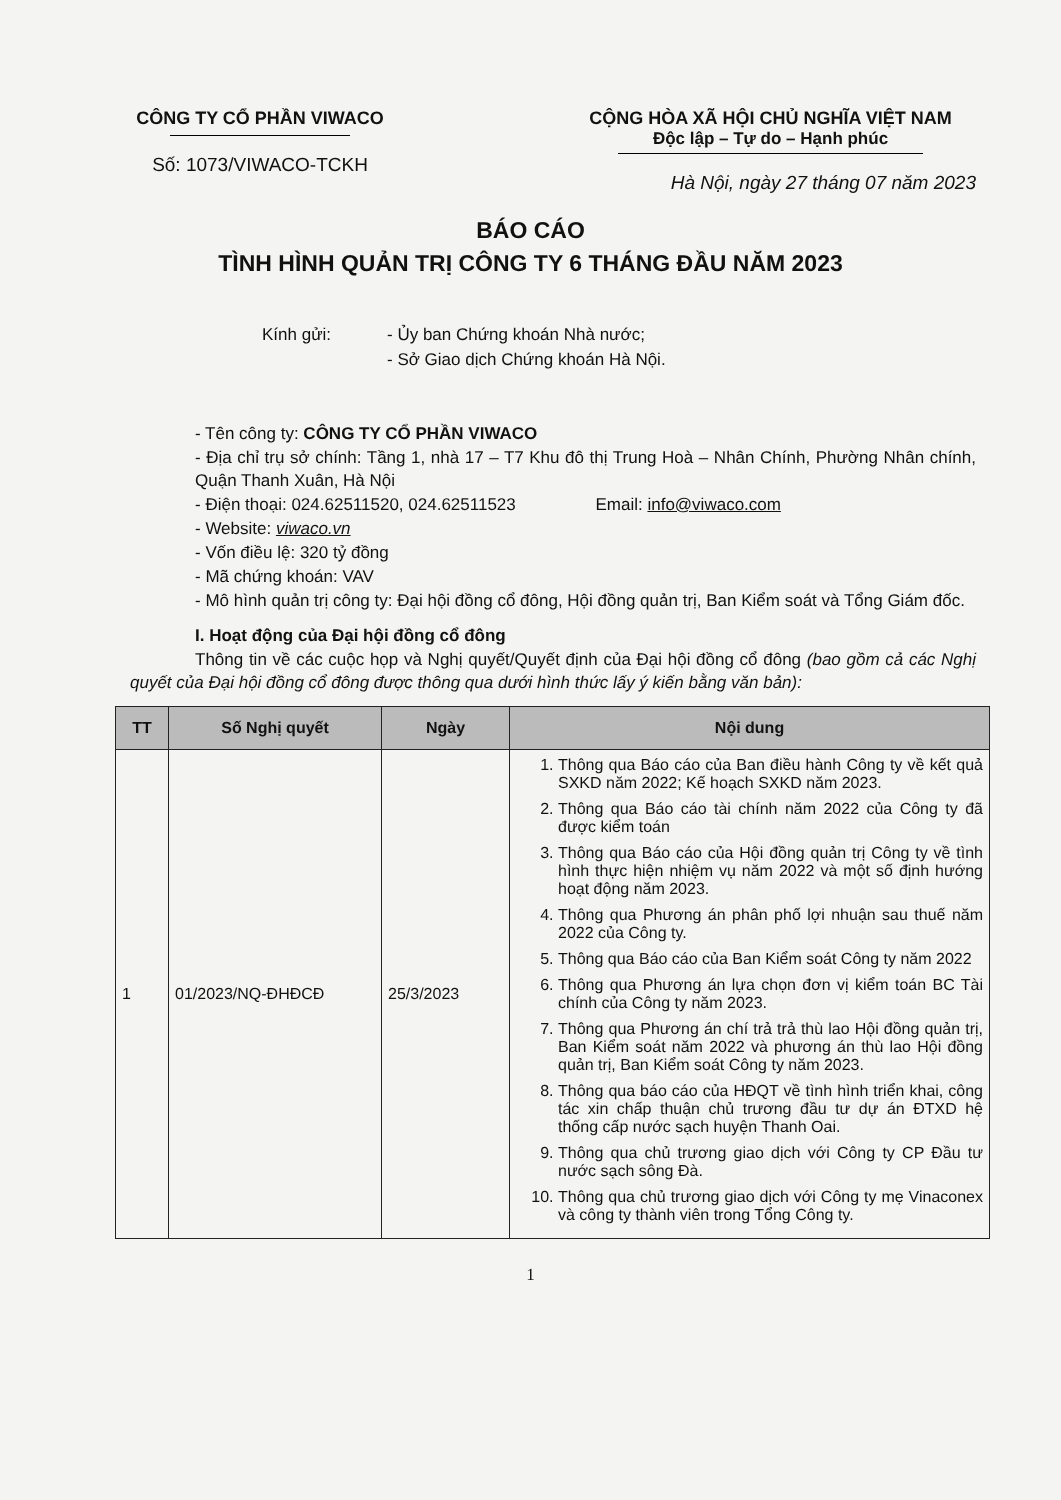CÔNG TY CỔ PHẦN VIWACO
Số: 1073/VIWACO-TCKH
CỘNG HÒA XÃ HỘI CHỦ NGHĨA VIỆT NAM
Độc lập – Tự do – Hạnh phúc
Hà Nội, ngày 27 tháng 07 năm 2023
BÁO CÁO
TÌNH HÌNH QUẢN TRỊ CÔNG TY 6 THÁNG ĐẦU NĂM 2023
Kính gửi: - Ủy ban Chứng khoán Nhà nước;
- Sở Giao dịch Chứng khoán Hà Nội.
- Tên công ty: CÔNG TY CỔ PHẦN VIWACO
- Địa chỉ trụ sở chính: Tầng 1, nhà 17 – T7 Khu đô thị Trung Hoà – Nhân Chính, Phường Nhân chính, Quận Thanh Xuân, Hà Nội
- Điện thoại: 024.62511520, 024.62511523 Email: info@viwaco.com
- Website: viwaco.vn
- Vốn điều lệ: 320 tỷ đồng
- Mã chứng khoán: VAV
- Mô hình quản trị công ty: Đại hội đồng cổ đông, Hội đồng quản trị, Ban Kiểm soát và Tổng Giám đốc.
I. Hoạt động của Đại hội đồng cổ đông
Thông tin về các cuộc họp và Nghị quyết/Quyết định của Đại hội đồng cổ đông (bao gồm cả các Nghị quyết của Đại hội đồng cổ đông được thông qua dưới hình thức lấy ý kiến bằng văn bản):
| TT | Số Nghị quyết | Ngày | Nội dung |
| --- | --- | --- | --- |
| 1 | 01/2023/NQ-ĐHĐCĐ | 25/3/2023 | 1. Thông qua Báo cáo của Ban điều hành Công ty về kết quả SXKD năm 2022; Kế hoạch SXKD năm 2023. 2. Thông qua Báo cáo tài chính năm 2022 của Công ty đã được kiểm toán 3. Thông qua Báo cáo của Hội đồng quản trị Công ty về tình hình thực hiện nhiệm vụ năm 2022 và một số định hướng hoạt động năm 2023. 4. Thông qua Phương án phân phố lợi nhuận sau thuế năm 2022 của Công ty. 5. Thông qua Báo cáo của Ban Kiểm soát Công ty năm 2022 6. Thông qua Phương án lựa chọn đơn vị kiểm toán BC Tài chính của Công ty năm 2023. 7. Thông qua Phương án chí trả trả thù lao Hội đồng quản trị, Ban Kiểm soát năm 2022 và phương án thù lao Hội đồng quản trị, Ban Kiểm soát Công ty năm 2023. 8. Thông qua báo cáo của HĐQT về tình hình triển khai, công tác xin chấp thuận chủ trương đầu tư dự án ĐTXD hệ thống cấp nước sạch huyện Thanh Oai. 9. Thông qua chủ trương giao dịch với Công ty CP Đầu tư nước sạch sông Đà. 10. Thông qua chủ trương giao dịch với Công ty mẹ Vinaconex và công ty thành viên trong Tổng Công ty. |
1